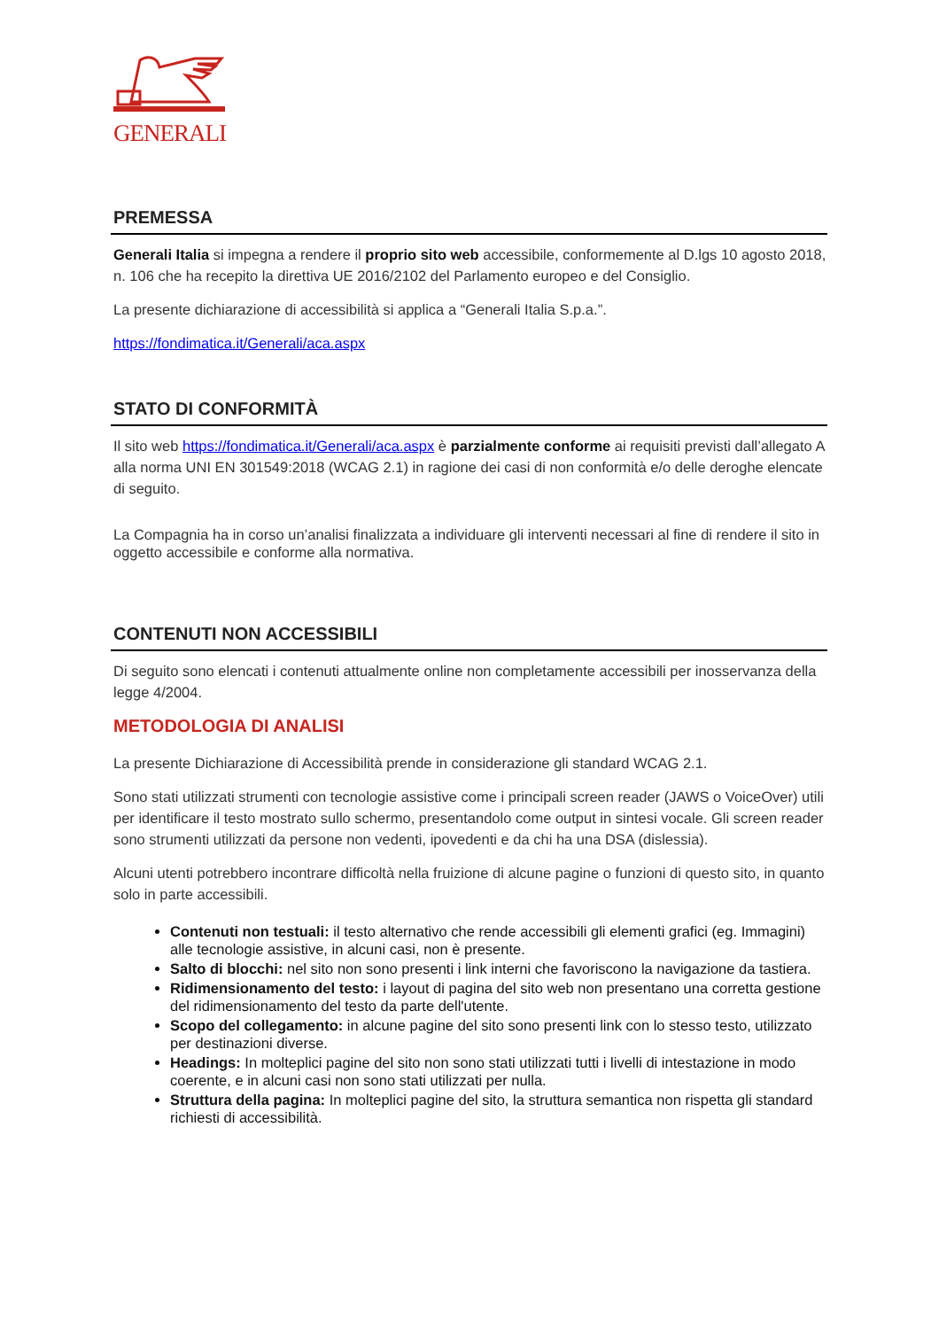GENERALI
PREMESSA
Generali Italia si impegna a rendere il proprio sito web accessibile, conformemente al D.lgs 10 agosto 2018, n. 106 che ha recepito la direttiva UE 2016/2102 del Parlamento europeo e del Consiglio.
La presente dichiarazione di accessibilità si applica a “Generali Italia S.p.a.”.
https://fondimatica.it/Generali/aca.aspx
STATO DI CONFORMITÀ
Il sito web https://fondimatica.it/Generali/aca.aspx è parzialmente conforme ai requisiti previsti dall’allegato A alla norma UNI EN 301549:2018 (WCAG 2.1) in ragione dei casi di non conformità e/o delle deroghe elencate di seguito.
La Compagnia ha in corso un’analisi finalizzata a individuare gli interventi necessari al fine di rendere il sito in oggetto accessibile e conforme alla normativa.
CONTENUTI NON ACCESSIBILI
Di seguito sono elencati i contenuti attualmente online non completamente accessibili per inosservanza della legge 4/2004.
METODOLOGIA DI ANALISI
La presente Dichiarazione di Accessibilità prende in considerazione gli standard WCAG 2.1.
Sono stati utilizzati strumenti con tecnologie assistive come i principali screen reader (JAWS o VoiceOver) utili per identificare il testo mostrato sullo schermo, presentandolo come output in sintesi vocale. Gli screen reader sono strumenti utilizzati da persone non vedenti, ipovedenti e da chi ha una DSA (dislessia).
Alcuni utenti potrebbero incontrare difficoltà nella fruizione di alcune pagine o funzioni di questo sito, in quanto solo in parte accessibili.
Contenuti non testuali: il testo alternativo che rende accessibili gli elementi grafici (eg. Immagini) alle tecnologie assistive, in alcuni casi, non è presente.
Salto di blocchi: nel sito non sono presenti i link interni che favoriscono la navigazione da tastiera.
Ridimensionamento del testo: i layout di pagina del sito web non presentano una corretta gestione del ridimensionamento del testo da parte dell'utente.
Scopo del collegamento: in alcune pagine del sito sono presenti link con lo stesso testo, utilizzato per destinazioni diverse.
Headings: In molteplici pagine del sito non sono stati utilizzati tutti i livelli di intestazione in modo coerente, e in alcuni casi non sono stati utilizzati per nulla.
Struttura della pagina: In molteplici pagine del sito, la struttura semantica non rispetta gli standard richiesti di accessibilità.